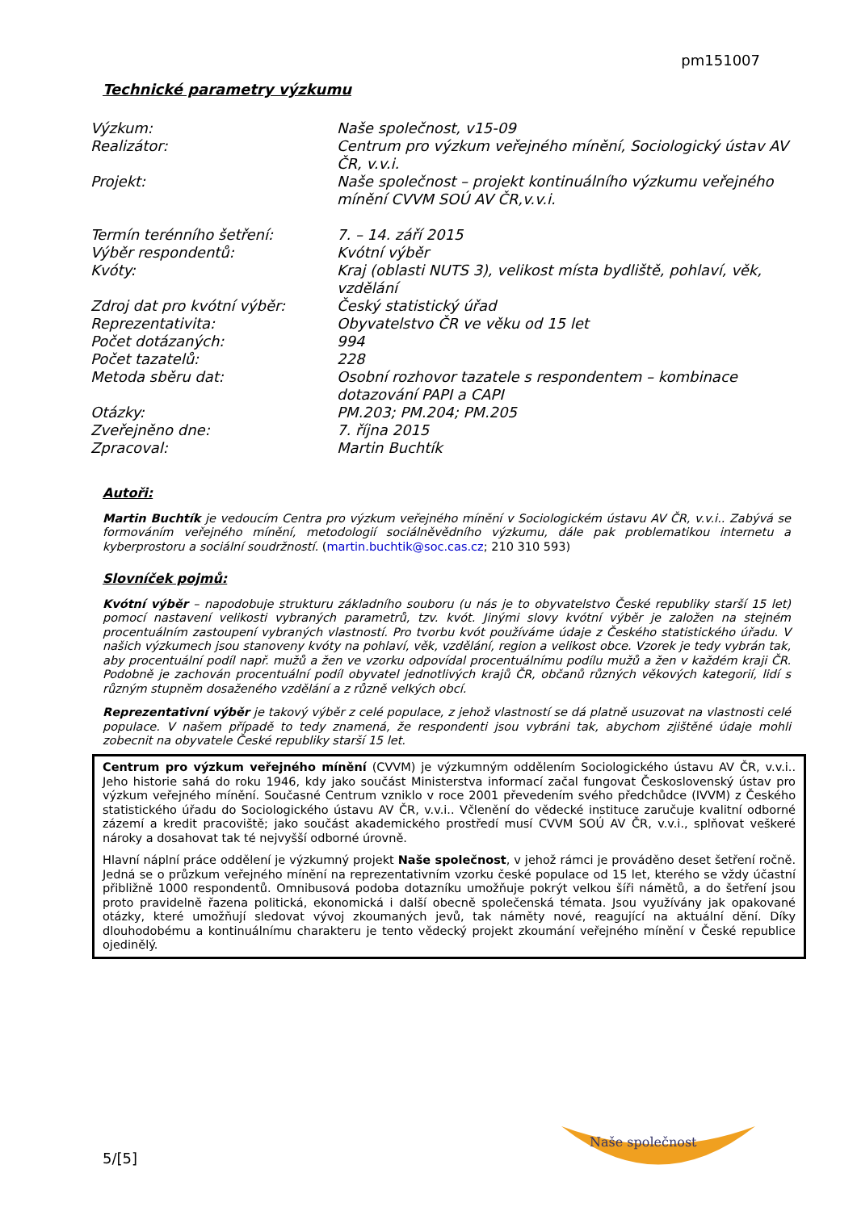pm151007
Technické parametry výzkumu
| Výzkum: | Naše společnost, v15-09 |
| Realizátor: | Centrum pro výzkum veřejného mínění, Sociologický ústav AV ČR, v.v.i. |
| Projekt: | Naše společnost – projekt kontinuálního výzkumu veřejného mínění CVVM SOÚ AV ČR,v.v.i. |
| Termín terénního šetření: | 7. – 14. září 2015 |
| Výběr respondentů: | Kvótní výběr |
| Kvóty: | Kraj (oblasti NUTS 3), velikost místa bydliště, pohlaví, věk, vzdělání |
| Zdroj dat pro kvótní výběr: | Český statistický úřad |
| Reprezentativita: | Obyvatelstvo ČR ve věku od 15 let |
| Počet dotázaných: | 994 |
| Počet tazatelů: | 228 |
| Metoda sběru dat: | Osobní rozhovor tazatele s respondentem – kombinace dotazování PAPI a CAPI |
| Otázky: | PM.203; PM.204; PM.205 |
| Zveřejněno dne: | 7. října 2015 |
| Zpracoval: | Martin Buchtík |
Autoři:
Martin Buchtík je vedoucím Centra pro výzkum veřejného mínění v Sociologickém ústavu AV ČR, v.v.i.. Zabývá se formováním veřejného mínění, metodologií sociálněvědního výzkumu, dále pak problematikou internetu a kyberprostoru a sociální soudržností. (martin.buchtik@soc.cas.cz; 210 310 593)
Slovníček pojmů:
Kvótní výběr – napodobuje strukturu základního souboru (u nás je to obyvatelstvo České republiky starší 15 let) pomocí nastavení velikosti vybraných parametrů, tzv. kvót. Jinými slovy kvótní výběr je založen na stejném procentuálním zastoupení vybraných vlastností. Pro tvorbu kvót používáme údaje z Českého statistického úřadu. V našich výzkumech jsou stanoveny kvóty na pohlaví, věk, vzdělání, region a velikost obce. Vzorek je tedy vybrán tak, aby procentuální podíl např. mužů a žen ve vzorku odpovídal procentuálnímu podílu mužů a žen v každém kraji ČR. Podobně je zachován procentuální podíl obyvatel jednotlivých krajů ČR, občanů různých věkových kategorií, lidí s různým stupněm dosaženého vzdělání a z různě velkých obcí.
Reprezentativní výběr je takový výběr z celé populace, z jehož vlastností se dá platně usuzovat na vlastnosti celé populace. V našem případě to tedy znamená, že respondenti jsou vybráni tak, abychom zjištěné údaje mohli zobecnit na obyvatele České republiky starší 15 let.
Centrum pro výzkum veřejného mínění (CVVM) je výzkumným oddělením Sociologického ústavu AV ČR, v.v.i.. Jeho historie sahá do roku 1946, kdy jako součást Ministerstva informací začal fungovat Československý ústav pro výzkum veřejného mínění. Současné Centrum vzniklo v roce 2001 převedením svého předchůdce (IVVM) z Českého statistického úřadu do Sociologického ústavu AV ČR, v.v.i.. Včlenění do vědecké instituce zaručuje kvalitní odborné zázemí a kredit pracoviště; jako součást akademického prostředí musí CVVM SOÚ AV ČR, v.v.i., splňovat veškeré nároky a dosahovat tak té nejvyšší odborné úrovně.
Hlavní náplní práce oddělení je výzkumný projekt Naše společnost, v jehož rámci je prováděno deset šetření ročně. Jedná se o průzkum veřejného mínění na reprezentativním vzorku české populace od 15 let, kterého se vždy účastní přibližně 1000 respondentů. Omnibusová podoba dotazníku umožňuje pokrýt velkou šíři námětů, a do šetření jsou proto pravidelně řazena politická, ekonomická i další obecně společenská témata. Jsou využívány jak opakované otázky, které umožňují sledovat vývoj zkoumaných jevů, tak náměty nové, reagující na aktuální dění. Díky dlouhodobému a kontinuálnímu charakteru je tento vědecký projekt zkoumání veřejného mínění v České republice ojedinělý.
Naše společnost
5/[5]